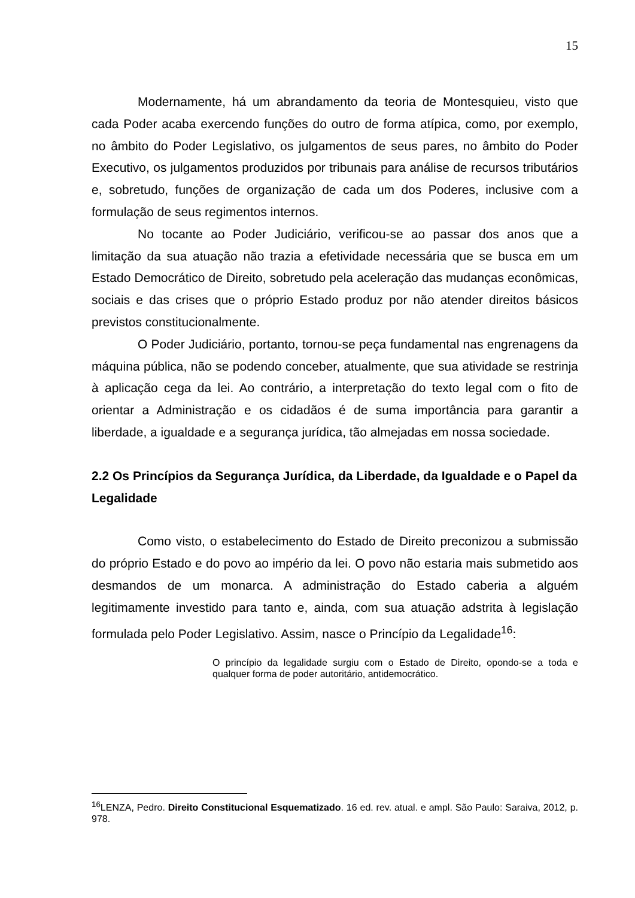15
Modernamente, há um abrandamento da teoria de Montesquieu, visto que cada Poder acaba exercendo funções do outro de forma atípica, como, por exemplo, no âmbito do Poder Legislativo, os julgamentos de seus pares, no âmbito do Poder Executivo, os julgamentos produzidos por tribunais para análise de recursos tributários e, sobretudo, funções de organização de cada um dos Poderes, inclusive com a formulação de seus regimentos internos.
No tocante ao Poder Judiciário, verificou-se ao passar dos anos que a limitação da sua atuação não trazia a efetividade necessária que se busca em um Estado Democrático de Direito, sobretudo pela aceleração das mudanças econômicas, sociais e das crises que o próprio Estado produz por não atender direitos básicos previstos constitucionalmente.
O Poder Judiciário, portanto, tornou-se peça fundamental nas engrenagens da máquina pública, não se podendo conceber, atualmente, que sua atividade se restrinja à aplicação cega da lei. Ao contrário, a interpretação do texto legal com o fito de orientar a Administração e os cidadãos é de suma importância para garantir a liberdade, a igualdade e a segurança jurídica, tão almejadas em nossa sociedade.
2.2 Os Princípios da Segurança Jurídica, da Liberdade, da Igualdade e o Papel da Legalidade
Como visto, o estabelecimento do Estado de Direito preconizou a submissão do próprio Estado e do povo ao império da lei. O povo não estaria mais submetido aos desmandos de um monarca. A administração do Estado caberia a alguém legitimamente investido para tanto e, ainda, com sua atuação adstrita à legislação formulada pelo Poder Legislativo. Assim, nasce o Princípio da Legalidade<sup>16</sup>:
O princípio da legalidade surgiu com o Estado de Direito, opondo-se a toda e qualquer forma de poder autoritário, antidemocrático.
<sup>16</sup> LENZA, Pedro. Direito Constitucional Esquematizado. 16 ed. rev. atual. e ampl. São Paulo: Saraiva, 2012, p. 978.